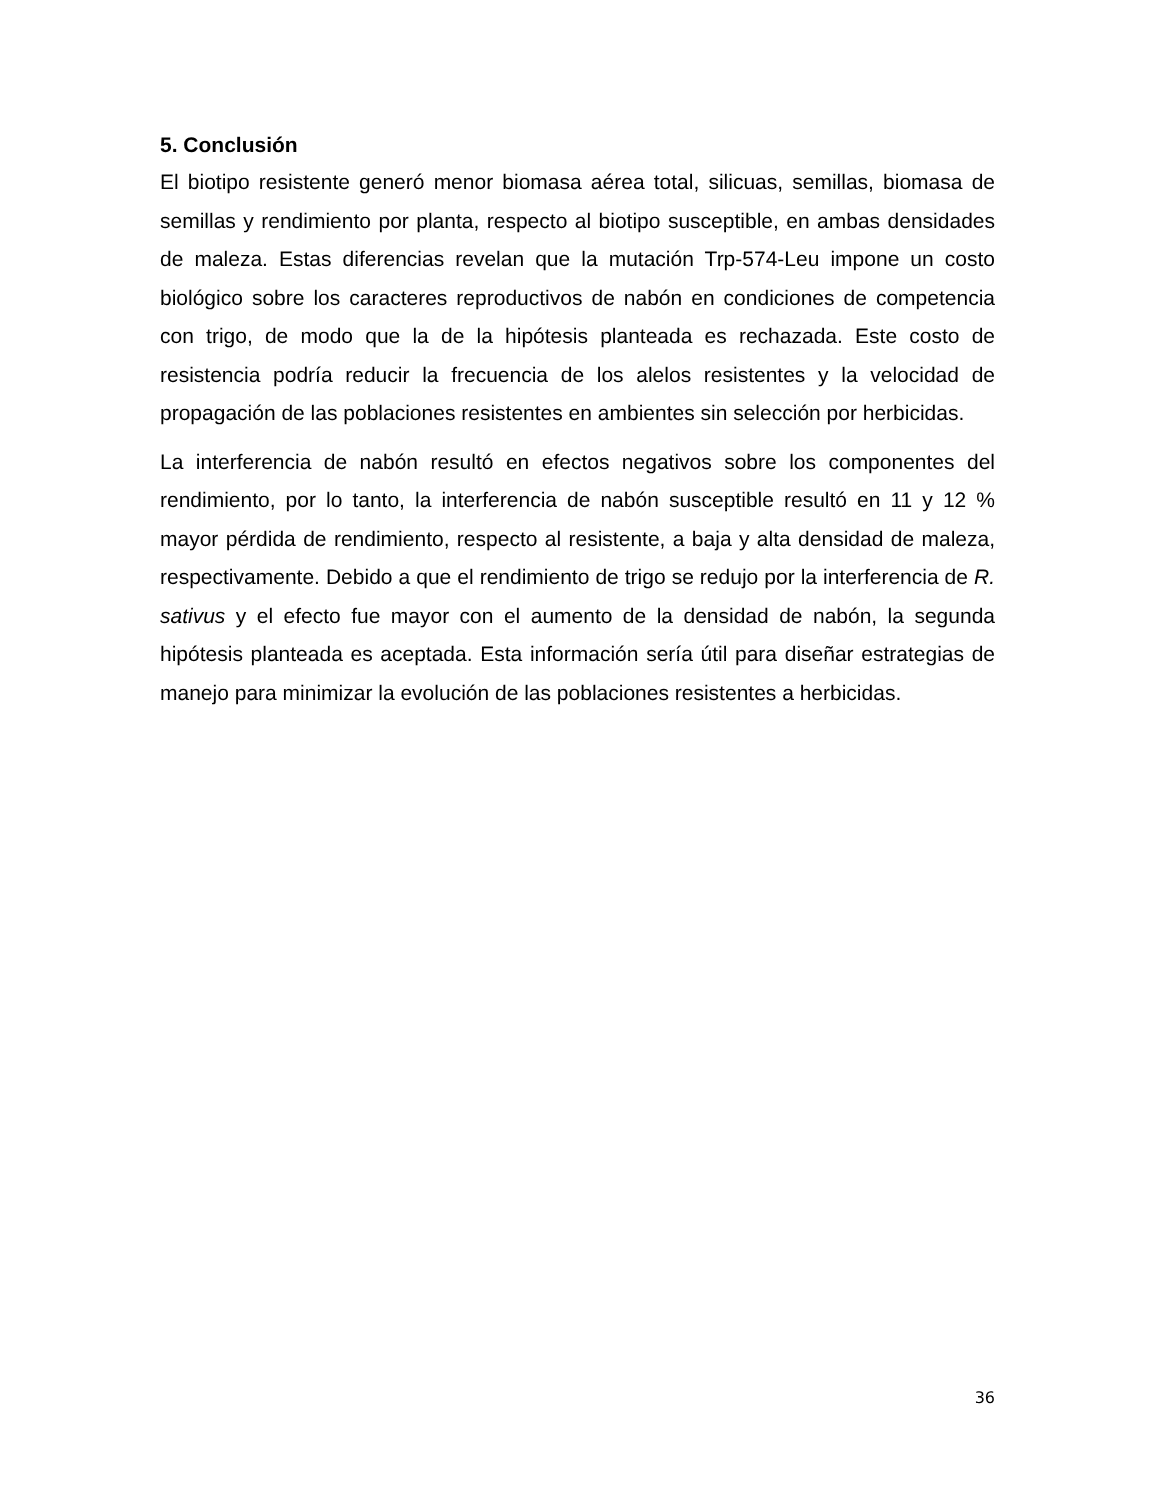5. Conclusión
El biotipo resistente generó menor biomasa aérea total, silicuas, semillas, biomasa de semillas y rendimiento por planta, respecto al biotipo susceptible, en ambas densidades de maleza. Estas diferencias revelan que la mutación Trp-574-Leu impone un costo biológico sobre los caracteres reproductivos de nabón en condiciones de competencia con trigo, de modo que la de la hipótesis planteada es rechazada. Este costo de resistencia podría reducir la frecuencia de los alelos resistentes y la velocidad de propagación de las poblaciones resistentes en ambientes sin selección por herbicidas.
La interferencia de nabón resultó en efectos negativos sobre los componentes del rendimiento, por lo tanto, la interferencia de nabón susceptible resultó en 11 y 12 % mayor pérdida de rendimiento, respecto al resistente, a baja y alta densidad de maleza, respectivamente. Debido a que el rendimiento de trigo se redujo por la interferencia de R. sativus y el efecto fue mayor con el aumento de la densidad de nabón, la segunda hipótesis planteada es aceptada. Esta información sería útil para diseñar estrategias de manejo para minimizar la evolución de las poblaciones resistentes a herbicidas.
36